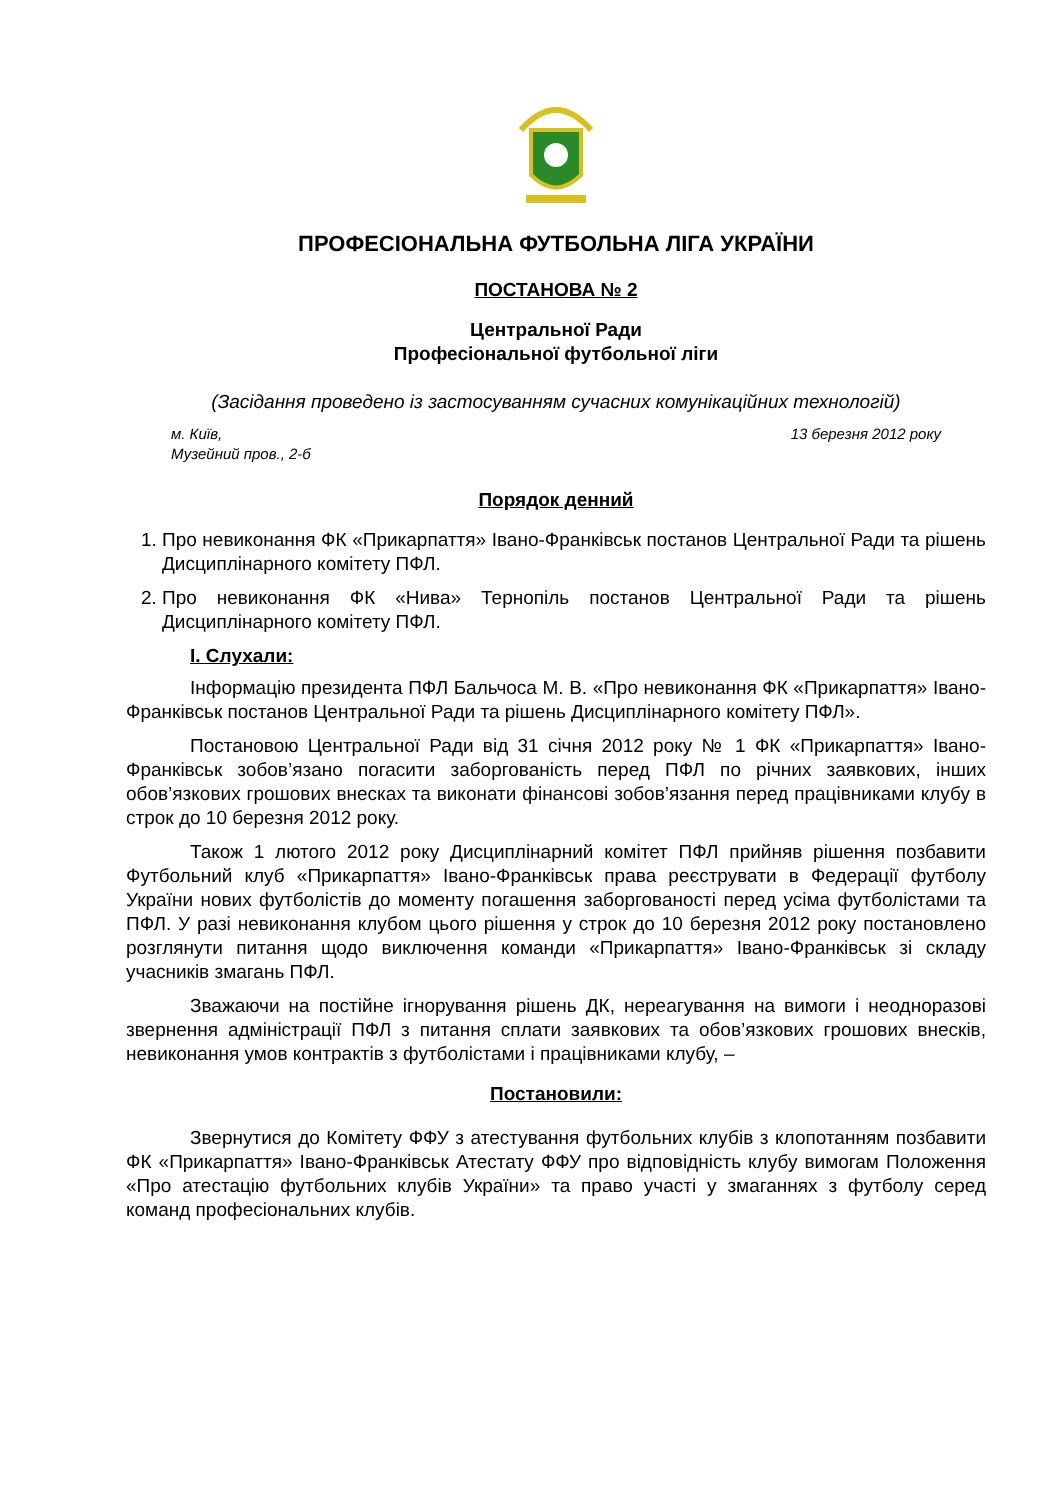ПРОФЕСІОНАЛЬНА ФУТБОЛЬНА ЛІГА УКРАЇНИ
ПОСТАНОВА № 2
Центральної Ради
Професіональної футбольної ліги
(Засідання проведено із застосуванням сучасних комунікаційних технологій)
м. Київ,
Музейний пров., 2-б 13 березня 2012 року
Порядок денний
1. Про невиконання ФК «Прикарпаття» Івано-Франківськ постанов Центральної Ради та рішень Дисциплінарного комітету ПФЛ.
2. Про невиконання ФК «Нива» Тернопіль постанов Центральної Ради та рішень Дисциплінарного комітету ПФЛ.
І. Слухали:
Інформацію президента ПФЛ Бальчоса М. В. «Про невиконання ФК «Прикарпаття» Івано-Франківськ постанов Центральної Ради та рішень Дисциплінарного комітету ПФЛ».
Постановою Центральної Ради від 31 січня 2012 року № 1 ФК «Прикарпаття» Івано-Франківськ зобов’язано погасити заборгованість перед ПФЛ по річних заявкових, інших обов’язкових грошових внесках та виконати фінансові зобов’язання перед працівниками клубу в строк до 10 березня 2012 року.
Також 1 лютого 2012 року Дисциплінарний комітет ПФЛ прийняв рішення позбавити Футбольний клуб «Прикарпаття» Івано-Франківськ права реєструвати в Федерації футболу України нових футболістів до моменту погашення заборгованості перед усіма футболістами та ПФЛ. У разі невиконання клубом цього рішення у строк до 10 березня 2012 року постановлено розглянути питання щодо виключення команди «Прикарпаття» Івано-Франківськ зі складу учасників змагань ПФЛ.
Зважаючи на постійне ігнорування рішень ДК, нереагування на вимоги і неодноразові звернення адміністрації ПФЛ з питання сплати заявкових та обов’язкових грошових внесків, невиконання умов контрактів з футболістами і працівниками клубу, –
Постановили:
Звернутися до Комітету ФФУ з атестування футбольних клубів з клопотанням позбавити ФК «Прикарпаття» Івано-Франківськ Атестату ФФУ про відповідність клубу вимогам Положення «Про атестацію футбольних клубів України» та право участі у змаганнях з футболу серед команд професіональних клубів.